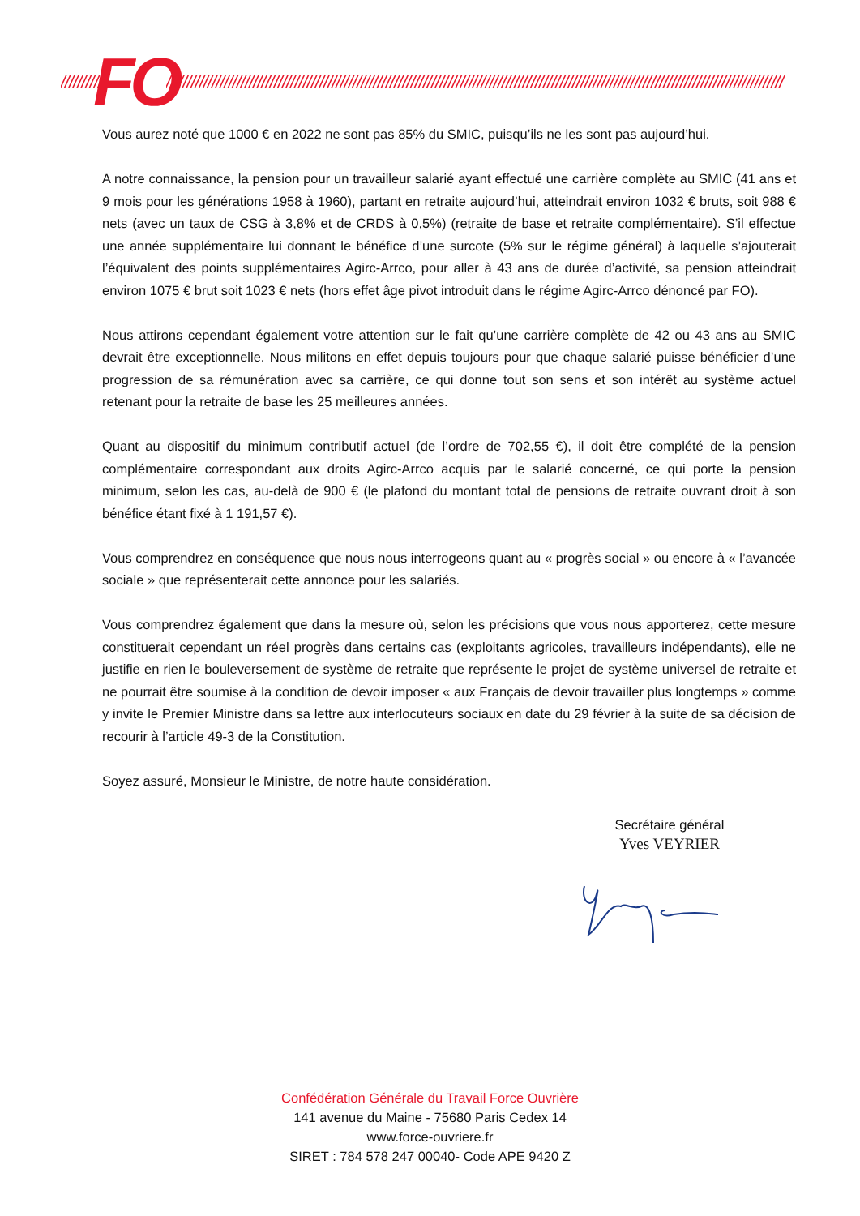////////// FO /////////////////////////////////////////////////////////////////////////////////////////////////////////////////////////////////////////////////////
Vous aurez noté que 1000 € en 2022 ne sont pas 85% du SMIC, puisqu’ils ne les sont pas aujourd’hui.
A notre connaissance, la pension pour un travailleur salarié ayant effectué une carrière complète au SMIC (41 ans et 9 mois pour les générations 1958 à 1960), partant en retraite aujourd’hui, atteindrait environ 1032 € bruts, soit 988 € nets (avec un taux de CSG à 3,8% et de CRDS à 0,5%) (retraite de base et retraite complémentaire). S’il effectue une année supplémentaire lui donnant le bénéfice d’une surcote (5% sur le régime général) à laquelle s’ajouterait l’équivalent des points supplémentaires Agirc-Arrco, pour aller à 43 ans de durée d’activité, sa pension atteindrait environ 1075 € brut soit 1023 € nets (hors effet âge pivot introduit dans le régime Agirc-Arrco dénoncé par FO).
Nous attirons cependant également votre attention sur le fait qu’une carrière complète de 42 ou 43 ans au SMIC devrait être exceptionnelle. Nous militons en effet depuis toujours pour que chaque salarié puisse bénéficier d’une progression de sa rémunération avec sa carrière, ce qui donne tout son sens et son intérêt au système actuel retenant pour la retraite de base les 25 meilleures années.
Quant au dispositif du minimum contributif actuel (de l’ordre de 702,55 €), il doit être complété de la pension complémentaire correspondant aux droits Agirc-Arrco acquis par le salarié concerné, ce qui porte la pension minimum, selon les cas, au-delà de 900 € (le plafond du montant total de pensions de retraite ouvrant droit à son bénéfice étant fixé à 1 191,57 €).
Vous comprendrez en conséquence que nous nous interrogeons quant au « progrès social » ou encore à « l’avancée sociale » que représenterait cette annonce pour les salariés.
Vous comprendrez également que dans la mesure où, selon les précisions que vous nous apporterez, cette mesure constituerait cependant un réel progrès dans certains cas (exploitants agricoles, travailleurs indépendants), elle ne justifie en rien le bouleversement de système de retraite que représente le projet de système universel de retraite et ne pourrait être soumise à la condition de devoir imposer « aux Français de devoir travailler plus longtemps » comme y invite le Premier Ministre dans sa lettre aux interlocuteurs sociaux en date du 29 février à la suite de sa décision de recourir à l’article 49-3 de la Constitution.
Soyez assuré, Monsieur le Ministre, de notre haute considération.
Secrétaire général
Yves VEYRIER
Confédération Générale du Travail Force Ouvrière
141 avenue du Maine - 75680 Paris Cedex 14
www.force-ouvriere.fr
SIRET : 784 578 247 00040- Code APE 9420 Z